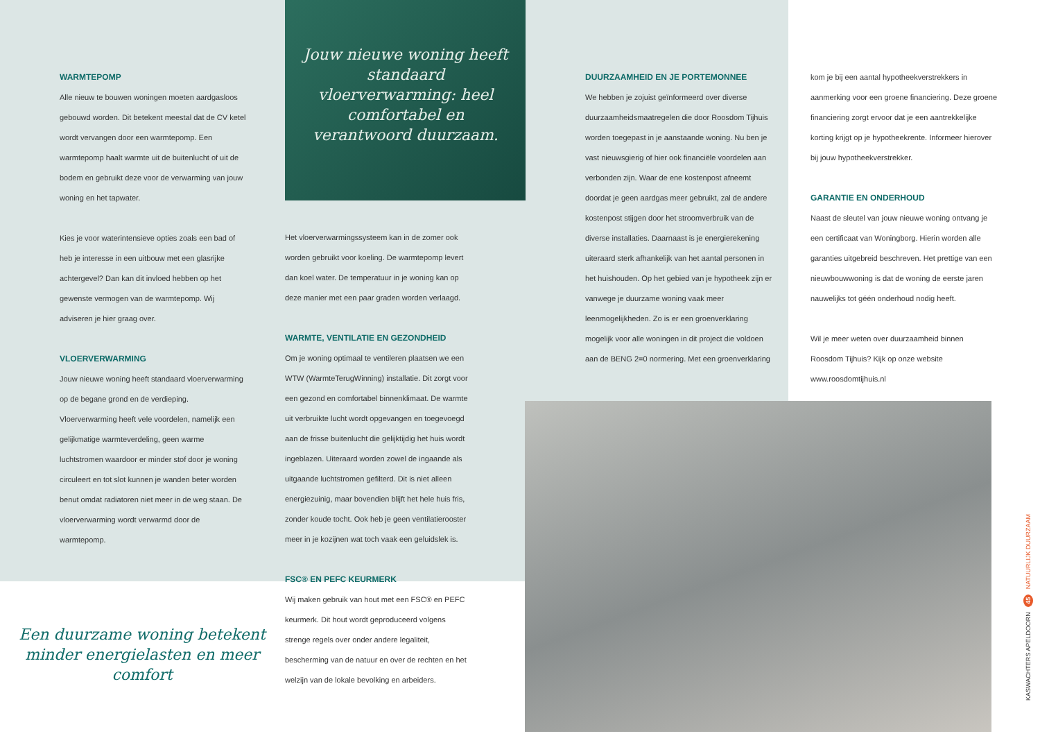WARMTEPOMP
Alle nieuw te bouwen woningen moeten aardgasloos gebouwd worden. Dit betekent meestal dat de CV ketel wordt vervangen door een warmtepomp. Een warmtepomp haalt warmte uit de buitenlucht of uit de bodem en gebruikt deze voor de verwarming van jouw woning en het tapwater.
Kies je voor waterintensieve opties zoals een bad of heb je interesse in een uitbouw met een glasrijke achtergevel? Dan kan dit invloed hebben op het gewenste vermogen van de warmtepomp. Wij adviseren je hier graag over.
VLOERVERWARMING
Jouw nieuwe woning heeft standaard vloerverwarming op de begane grond en de verdieping. Vloerverwarming heeft vele voordelen, namelijk een gelijkmatige warmteverdeling, geen warme luchtstromen waardoor er minder stof door je woning circuleert en tot slot kunnen je wanden beter worden benut omdat radiatoren niet meer in de weg staan. De vloerverwarming wordt verwarmd door de warmtepomp.
Jouw nieuwe woning heeft standaard vloerverwarming: heel comfortabel en verantwoord duurzaam.
Het vloerverwarmingssysteem kan in de zomer ook worden gebruikt voor koeling. De warmtepomp levert dan koel water. De temperatuur in je woning kan op deze manier met een paar graden worden verlaagd.
WARMTE, VENTILATIE EN GEZONDHEID
Om je woning optimaal te ventileren plaatsen we een WTW (WarmteTerugWinning) installatie. Dit zorgt voor een gezond en comfortabel binnenklimaat. De warmte uit verbruikte lucht wordt opgevangen en toegevoegd aan de frisse buitenlucht die gelijktijdig het huis wordt ingeblazen. Uiteraard worden zowel de ingaande als uitgaande luchtstromen gefilterd. Dit is niet alleen energiezuinig, maar bovendien blijft het hele huis fris, zonder koude tocht. Ook heb je geen ventilatierooster meer in je kozijnen wat toch vaak een geluidslek is.
FSC® EN PEFC KEURMERK
Wij maken gebruik van hout met een FSC® en PEFC keurmerk. Dit hout wordt geproduceerd volgens strenge regels over onder andere legaliteit, bescherming van de natuur en over de rechten en het welzijn van de lokale bevolking en arbeiders.
Een duurzame woning betekent minder energielasten en meer comfort
DUURZAAMHEID EN JE PORTEMONNEE
We hebben je zojuist geïnformeerd over diverse duurzaamheidsmaatregelen die door Roosdom Tijhuis worden toegepast in je aanstaande woning. Nu ben je vast nieuwsgierig of hier ook financiële voordelen aan verbonden zijn. Waar de ene kostenpost afneemt doordat je geen aardgas meer gebruikt, zal de andere kostenpost stijgen door het stroomverbruik van de diverse installaties. Daarnaast is je energierekening uiteraard sterk afhankelijk van het aantal personen in het huishouden. Op het gebied van je hypotheek zijn er vanwege je duurzame woning vaak meer leenmogelijkheden. Zo is er een groenverklaring mogelijk voor alle woningen in dit project die voldoen aan de BENG 2=0 normering. Met een groenverklaring
kom je bij een aantal hypotheekverstrekkers in aanmerking voor een groene financiering. Deze groene financiering zorgt ervoor dat je een aantrekkelijke korting krijgt op je hypotheekrente. Informeer hierover bij jouw hypotheekverstrekker.
GARANTIE EN ONDERHOUD
Naast de sleutel van jouw nieuwe woning ontvang je een certificaat van Woningborg. Hierin worden alle garanties uitgebreid beschreven. Het prettige van een nieuwbouwwoning is dat de woning de eerste jaren nauwelijks tot géén onderhoud nodig heeft.
Wil je meer weten over duurzaamheid binnen Roosdom Tijhuis? Kijk op onze website www.roosdomtijhuis.nl
KASWACHTERS APELDOORN 45 NATUURLIJK DUURZAAM